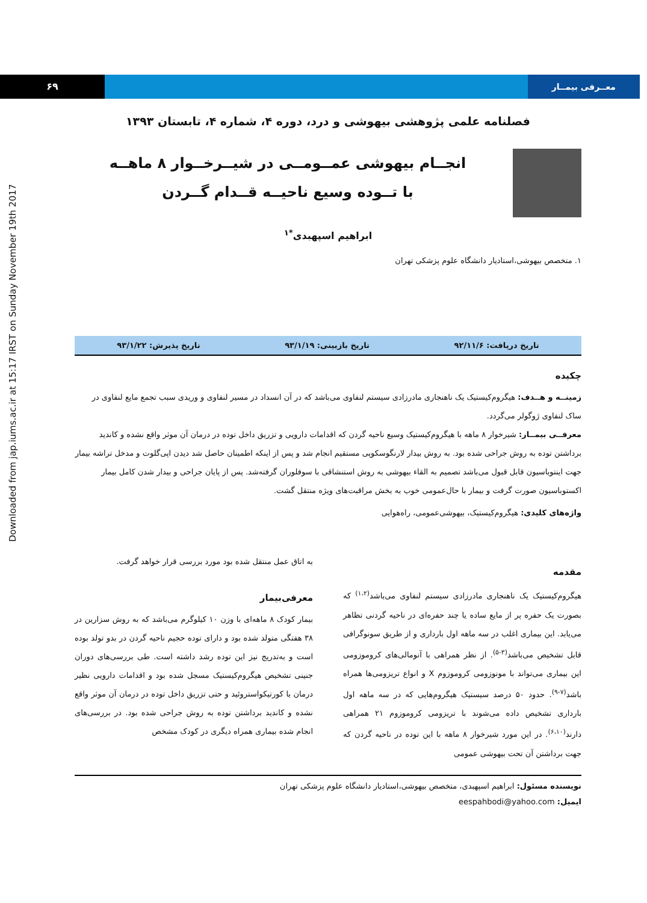۶۹ معــرفی بیمــار
Downloaded from jap.iums.ac.ir at 15:17 IRST on Sunday November 19th 2017
فصلنامه علمی پژوهشی بیهوشی و درد، دوره ۴، شماره ۴، تابستان ۱۳۹۳
انجــام بیهوشی عمــومــی در شیــرخــوار ۸ ماهــه
با تــوده وسیع ناحیــه قــدام گــردن
ابراهیم اسپهبدی<sup>*۱</sup>
۱. متخصص بیهوشی،استادیار دانشگاه علوم پزشکی تهران
تاریخ دریافت: ۹۲/۱۱/۶ تاریخ بازبینی: ۹۳/۱/۱۹ تاریخ پذیرش: ۹۳/۱/۲۲
چکیده
زمینــه و هــدف: هیگروم‌کیستیک یک ناهنجاری مادرزادی سیستم لنفاوی می‌باشد که در آن انسداد در مسیر لنفاوی و وریدی سبب تجمع مایع لنفاوی در ساک لنفاوی ژوگولر می‌گردد.
معرفــی بیمــار: شیرخوار ۸ ماهه با هیگروم‌کیستیک وسیع ناحیه گردن که اقدامات دارویی و تزریق داخل توده در درمان آن موثر واقع نشده و کاندید برداشتن توده به روش جراحی شده بود. به روش بیدار لارنگوسکوپی مستقیم انجام شد و پس از اینکه اطمینان حاصل شد دیدن اپی‌گلوت و مدخل تراشه بیمار جهت اینتوباسیون قابل قبول می‌باشد تصمیم به القاء بیهوشی به روش استنشاقی با سوفلوران گرفته‌شد. پس از پایان جراحی و بیدار شدن کامل بیمار اکستوباسیون صورت گرفت و بیمار با حال‌عمومی خوب به بخش مراقبت‌های ویژه منتقل گشت.
واژه‌های کلیدی: هیگروم‌کیستیک، بیهوشی‌عمومی، راه‌هوایی
مقدمه
هیگروم‌کیستیک یک ناهنجاری مادرزادی سیستم لنفاوی می‌باشد<sup>(۱،۲)</sup> که بصورت یک حفره پر از مایع ساده یا چند حفره‌ای در ناحیه گردنی تظاهر می‌یابد. این بیماری اغلب در سه ماهه اول بارداری و از طریق سونوگرافی قابل تشخیص می‌باشد<sup>(۳-۵)</sup>. از نظر همراهی با آنومالی‌های کروموزومی این بیماری می‌تواند با مونوزومی کروموزوم X و انواع تریزومی‌ها همراه باشد<sup>(۷-۹)</sup>. حدود ۵۰ درصد سیستیک هیگروم‌هایی که در سه ماهه اول بارداری تشخیص داده می‌شوند با تریزومی کروموزوم ۲۱ همراهی دارند<sup>(۶،۱۰)</sup>. در این مورد شیرخوار ۸ ماهه با این توده در ناحیه گردن که جهت برداشتن آن تحت بیهوشی عمومی
به اتاق عمل منتقل شده بود مورد بررسی قرار خواهد گرفت.
معرفی‌بیمار
بیمار کودک ۸ ماهه‌ای با وزن ۱۰ کیلوگرم می‌باشد که به روش سزارین در ۳۸ هفتگی متولد شده بود و دارای توده حجیم ناحیه گردن در بدو تولد بوده است و به‌تدریج نیز این توده رشد داشته است. طی بررسی‌های دوران جنینی تشخیص هیگروم‌کیستیک مسجل شده بود و اقدامات دارویی نظیر درمان با کورتیکواستروئید و حتی تزریق داخل توده در درمان آن موثر واقع نشده و کاندید برداشتن توده به روش جراحی شده بود. در بررسی‌های انجام شده بیماری همراه دیگری در کودک مشخص
نویسنده مسئول: ابراهیم اسپهبدی، متخصص بیهوشی،استادیار دانشگاه علوم پزشکی تهران
ایمیل: eespahbodi@yahoo.com